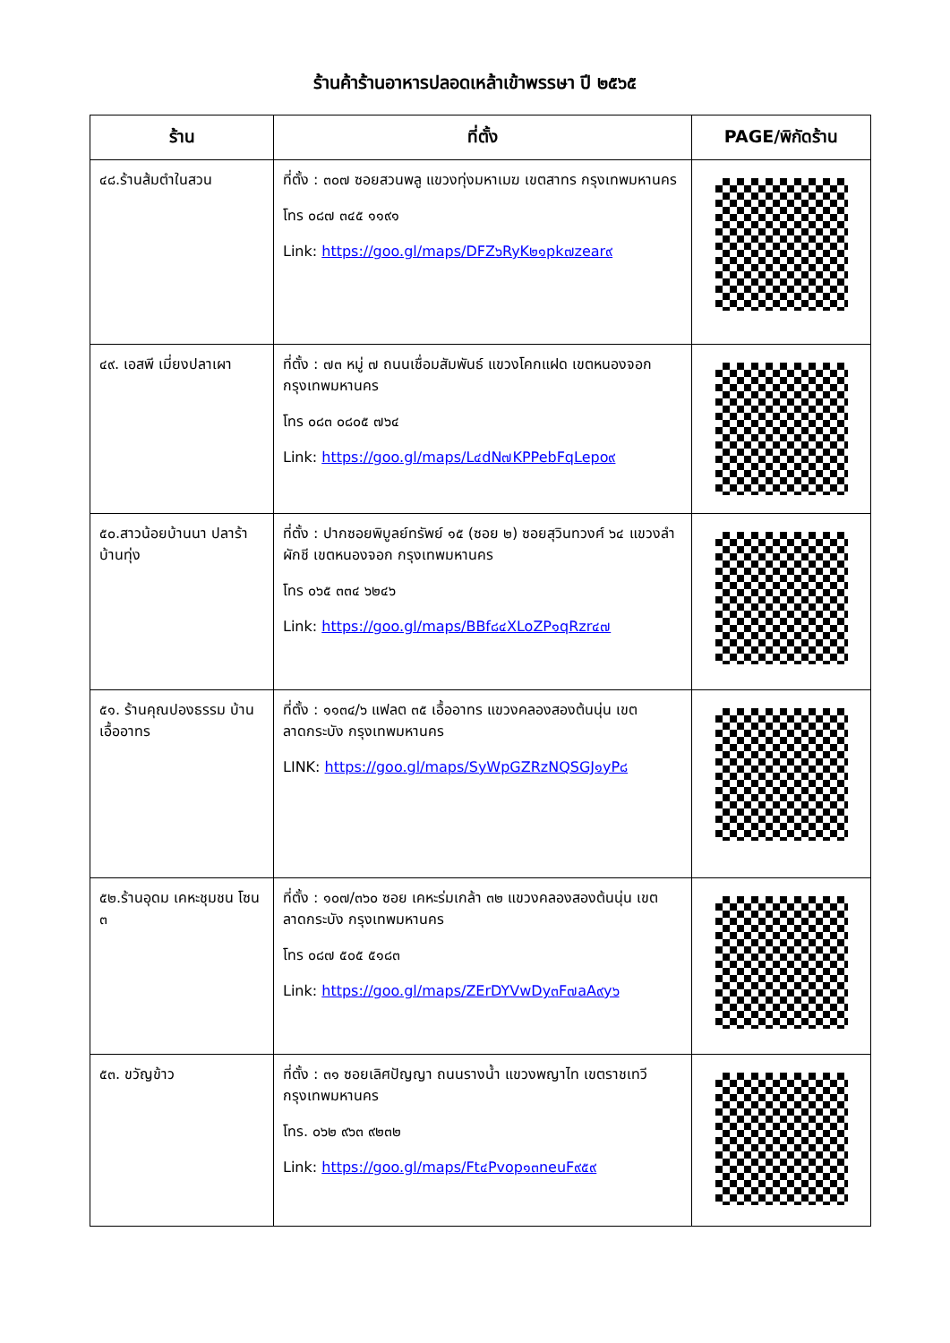ร้านค้าร้านอาหารปลอดเหล้าเข้าพรรษา ปี ๒๕๖๕
| ร้าน | ที่ตั้ง | PAGE/พิกัดร้าน |
| --- | --- | --- |
| ๔๘.ร้านส้มตำในสวน | ที่ตั้ง : ๓๐๗ ซอยสวนพลู แขวงทุ่งมหาเมฆ เขตสาทร กรุงเทพมหานคร โทร ๐๘๗ ๓๔๕ ๑๑๙๑ Link: https://goo.gl/maps/DFZ๖RyK๒๑pk๗zear๙ | |
| ๔๙. เอสพี เมี่ยงปลาเผา | ที่ตั้ง : ๗๓ หมู่ ๗ ถนนเชื่อมสัมพันธ์ แขวงโคกแฝด เขตหนองจอก กรุงเทพมหานคร โทร ๐๘๓ ๐๘๐๕ ๗๖๔ Link: https://goo.gl/maps/L๔dN๗KPPebFqLepo๙ | |
| ๕๐.สาวน้อยบ้านนา ปลาร้าบ้านทุ่ง | ที่ตั้ง : ปากซอยพิบูลย์ทรัพย์ ๑๕ (ซอย ๒) ซอยสุวินทวงศ์ ๖๔ แขวงลำผักชี เขตหนองจอก กรุงเทพมหานคร โทร ๐๖๕ ๓๓๔ ๖๒๔๖ Link: https://goo.gl/maps/BBf๘๔XLoZP๑qRzr๔๗ | |
| ๕๑. ร้านคุณปองธรรม บ้านเอื้ออาทร | ที่ตั้ง : ๑๑๓๔/๖ แฟลต ๓๕ เอื้ออาทร แขวงคลองสองต้นนุ่น เขตลาดกระบัง กรุงเทพมหานคร LINK: https://goo.gl/maps/SyWpGZRzNQSGJ๑yP๘ | |
| ๕๒.ร้านอุดม เคหะชุมชน โซน ๓ | ที่ตั้ง : ๑๐๗/๓๖๐ ซอย เคหะร่มเกล้า ๓๒ แขวงคลองสองต้นนุ่น เขตลาดกระบัง กรุงเทพมหานคร โทร ๐๘๗ ๕๐๕ ๕๑๘๓ Link: https://goo.gl/maps/ZErDYVwDy๓F๗aA๙y๖ | |
| ๕๓. ขวัญข้าว | ที่ตั้ง : ๓๑ ซอยเลิศปัญญา ถนนรางน้ำ แขวงพญาไท เขตราชเทวี กรุงเทพมหานคร โทร. ๐๖๒ ๙๖๓ ๙๒๓๒ Link: https://goo.gl/maps/Ft๔Pvop๑๓neuF๙๕๙ | |